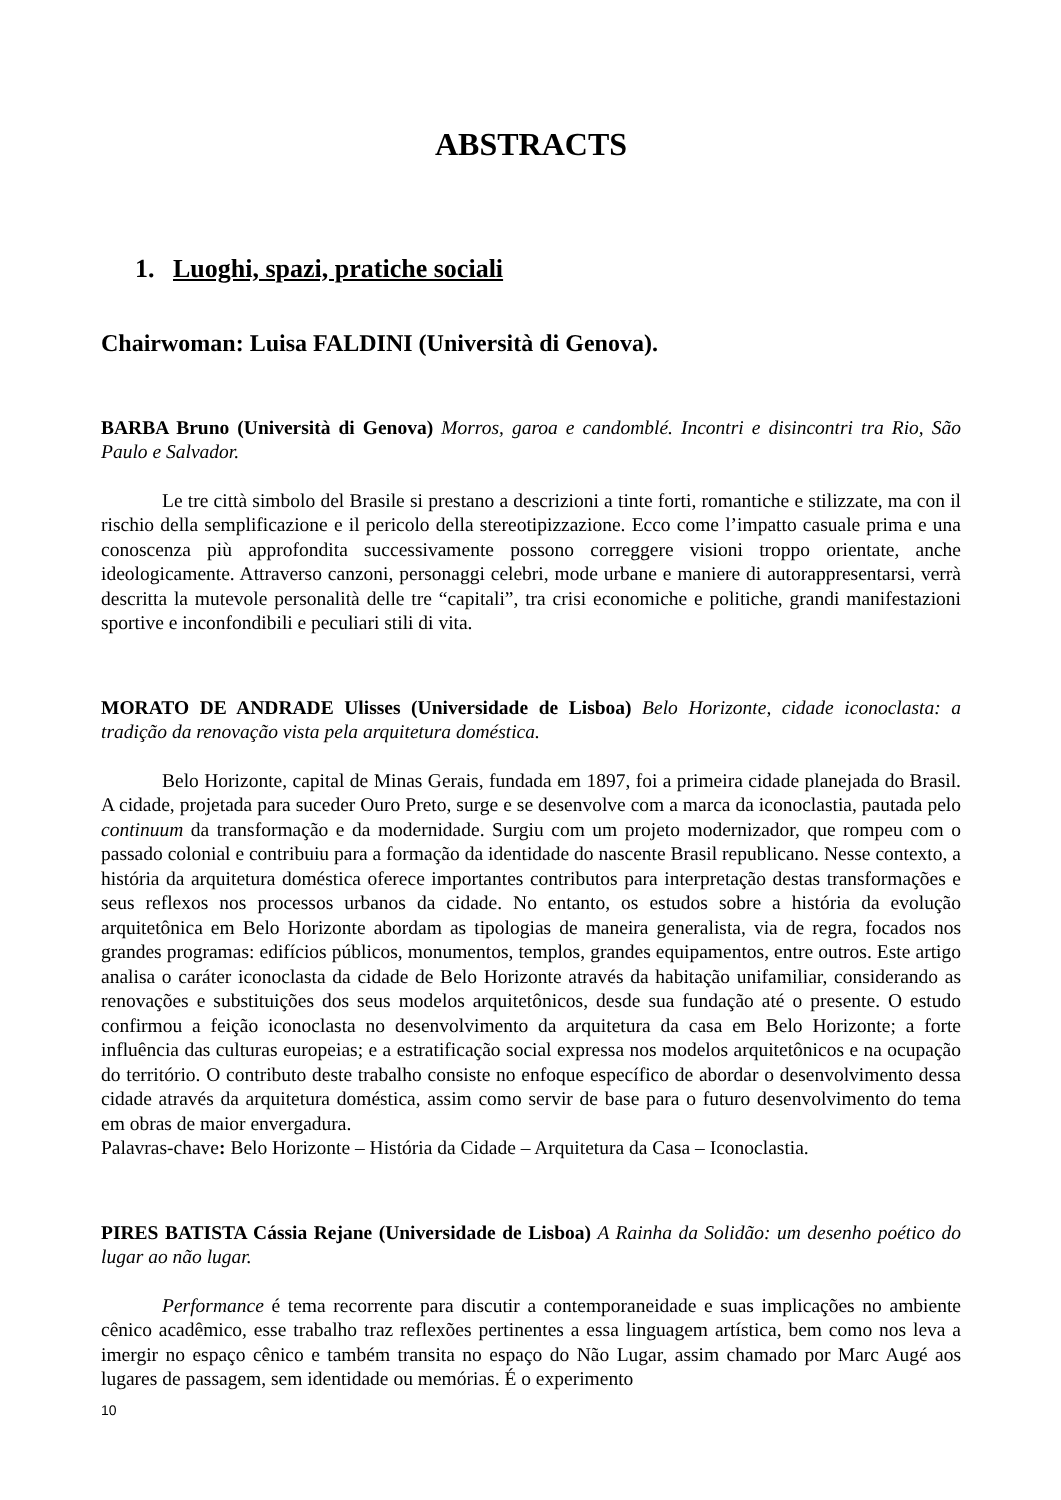ABSTRACTS
1. Luoghi, spazi, pratiche sociali
Chairwoman: Luisa FALDINI (Università di Genova).
BARBA Bruno (Università di Genova) Morros, garoa e candomblé. Incontri e disincontri tra Rio, São Paulo e Salvador.
Le tre città simbolo del Brasile si prestano a descrizioni a tinte forti, romantiche e stilizzate, ma con il rischio della semplificazione e il pericolo della stereotipizzazione. Ecco come l’impatto casuale prima e una conoscenza più approfondita successivamente possono correggere visioni troppo orientate, anche ideologicamente. Attraverso canzoni, personaggi celebri, mode urbane e maniere di autorappresentarsi, verrà descritta la mutevole personalità delle tre “capitali”, tra crisi economiche e politiche, grandi manifestazioni sportive e inconfondibili e peculiari stili di vita.
MORATO DE ANDRADE Ulisses (Universidade de Lisboa) Belo Horizonte, cidade iconoclasta: a tradição da renovação vista pela arquitetura doméstica.
Belo Horizonte, capital de Minas Gerais, fundada em 1897, foi a primeira cidade planejada do Brasil. A cidade, projetada para suceder Ouro Preto, surge e se desenvolve com a marca da iconoclastia, pautada pelo continuum da transformação e da modernidade. Surgiu com um projeto modernizador, que rompeu com o passado colonial e contribuiu para a formação da identidade do nascente Brasil republicano. Nesse contexto, a história da arquitetura doméstica oferece importantes contributos para interpretação destas transformações e seus reflexos nos processos urbanos da cidade. No entanto, os estudos sobre a história da evolução arquitetônica em Belo Horizonte abordam as tipologias de maneira generalista, via de regra, focados nos grandes programas: edifícios públicos, monumentos, templos, grandes equipamentos, entre outros. Este artigo analisa o caráter iconoclasta da cidade de Belo Horizonte através da habitação unifamiliar, considerando as renovações e substituições dos seus modelos arquitetônicos, desde sua fundação até o presente. O estudo confirmou a feição iconoclasta no desenvolvimento da arquitetura da casa em Belo Horizonte; a forte influência das culturas europeias; e a estratificação social expressa nos modelos arquitetônicos e na ocupação do território. O contributo deste trabalho consiste no enfoque específico de abordar o desenvolvimento dessa cidade através da arquitetura doméstica, assim como servir de base para o futuro desenvolvimento do tema em obras de maior envergadura.
Palavras-chave: Belo Horizonte – História da Cidade – Arquitetura da Casa – Iconoclastia.
PIRES BATISTA Cássia Rejane (Universidade de Lisboa) A Rainha da Solidão: um desenho poético do lugar ao não lugar.
Performance é tema recorrente para discutir a contemporaneidade e suas implicações no ambiente cênico acadêmico, esse trabalho traz reflexões pertinentes a essa linguagem artística, bem como nos leva a imergir no espaço cênico e também transita no espaço do Não Lugar, assim chamado por Marc Augé aos lugares de passagem, sem identidade ou memórias. É o experimento
10